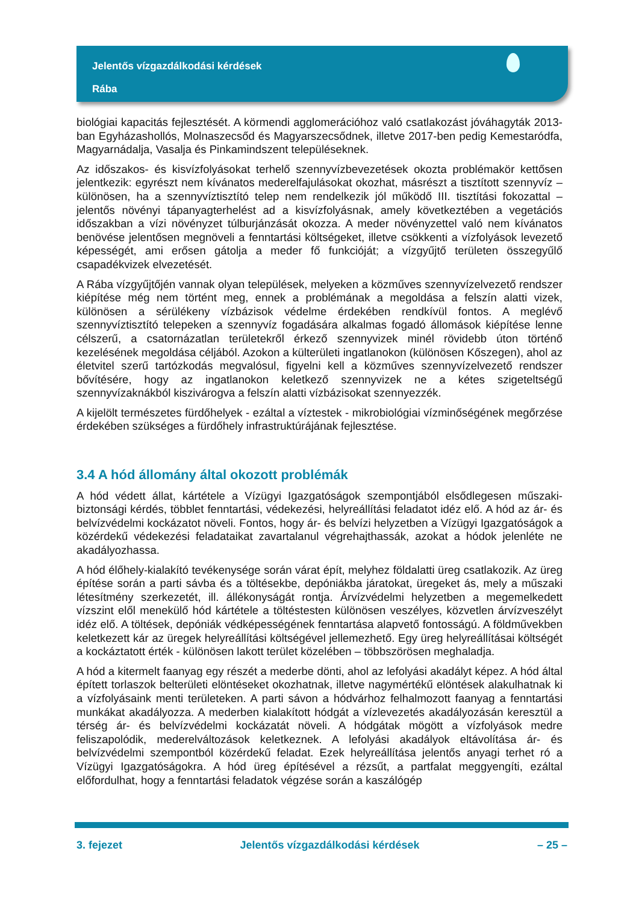Jelentős vízgazdálkodási kérdések
Rába
biológiai kapacitás fejlesztését. A körmendi agglomerációhoz való csatlakozást jóváhagyták 2013-ban Egyházashollós, Molnaszecsőd és Magyarszecsődnek, illetve 2017-ben pedig Kemestaródfa, Magyarnádalja, Vasalja és Pinkamindszent településeknek.
Az időszakos- és kisvízfolyásokat terhelő szennyvízbevezetések okozta problémakör kettősen jelentkezik: egyrészt nem kívánatos mederelfajulásokat okozhat, másrészt a tisztított szennyvíz – különösen, ha a szennyvíztisztító telep nem rendelkezik jól működő III. tisztítási fokozattal – jelentős növényi tápanyagterhelést ad a kisvízfolyásnak, amely következtében a vegetációs időszakban a vízi növényzet túlburjánzását okozza. A meder növényzettel való nem kívánatos benövése jelentősen megnöveli a fenntartási költségeket, illetve csökkenti a vízfolyások levezető képességét, ami erősen gátolja a meder fő funkcióját; a vízgyűjtő területen összegyűlő csapadékvizek elvezetését.
A Rába vízgyűjtőjén vannak olyan települések, melyeken a közműves szennyvízelvezető rendszer kiépítése még nem történt meg, ennek a problémának a megoldása a felszín alatti vizek, különösen a sérülékeny vízbázisok védelme érdekében rendkívül fontos. A meglévő szennyvíztisztító telepeken a szennyvíz fogadására alkalmas fogadó állomások kiépítése lenne célszerű, a csatornázatlan területekről érkező szennyvizek minél rövidebb úton történő kezelésének megoldása céljából. Azokon a külterületi ingatlanokon (különösen Kőszegen), ahol az életvitel szerű tartózkodás megvalósul, figyelni kell a közműves szennyvízelvezető rendszer bővítésére, hogy az ingatlanokon keletkező szennyvizek ne a kétes szigeteltségű szennyvízaknákból kiszivárogva a felszín alatti vízbázisokat szennyezzék.
A kijelölt természetes fürdőhelyek - ezáltal a víztestek - mikrobiológiai vízminőségének megőrzése érdekében szükséges a fürdőhely infrastruktúrájának fejlesztése.
3.4 A hód állomány által okozott problémák
A hód védett állat, kártétele a Vízügyi Igazgatóságok szempontjából elsődlegesen műszaki-biztonsági kérdés, többlet fenntartási, védekezési, helyreállítási feladatot idéz elő. A hód az ár- és belvízvédelmi kockázatot növeli. Fontos, hogy ár- és belvízi helyzetben a Vízügyi Igazgatóságok a közérdekű védekezési feladataikat zavartalanul végrehajthassák, azokat a hódok jelenléte ne akadályozhassa.
A hód élőhely-kialakító tevékenysége során várat épít, melyhez földalatti üreg csatlakozik. Az üreg építése során a parti sávba és a töltésekbe, depóniákba járatokat, üregeket ás, mely a műszaki létesítmény szerkezetét, ill. állékonyságát rontja. Árvízvédelmi helyzetben a megemelkedett vízszint elől menekülő hód kártétele a töltéstesten különösen veszélyes, közvetlen árvízveszélyt idéz elő. A töltések, depóniák védképességének fenntartása alapvető fontosságú. A földművekben keletkezett kár az üregek helyreállítási költségével jellemezhető. Egy üreg helyreállításai költségét a kockáztatott érték - különösen lakott terület közelében – többszörösen meghaladja.
A hód a kitermelt faanyag egy részét a mederbe dönti, ahol az lefolyási akadályt képez. A hód által épített torlaszok belterületi elöntéseket okozhatnak, illetve nagymértékű elöntések alakulhatnak ki a vízfolyásaink menti területeken. A parti sávon a hódvárhoz felhalmozott faanyag a fenntartási munkákat akadályozza. A mederben kialakított hódgát a vízlevezetés akadályozásán keresztül a térség ár- és belvízvédelmi kockázatát növeli. A hódgátak mögött a vízfolyások medre feliszapolódik, mederelváltozások keletkeznek. A lefolyási akadályok eltávolítása ár- és belvízvédelmi szempontból közérdekű feladat. Ezek helyreállítása jelentős anyagi terhet ró a Vízügyi Igazgatóságokra. A hód üreg építésével a rézsűt, a partfalat meggyengíti, ezáltal előfordulhat, hogy a fenntartási feladatok végzése során a kaszálógép
3. fejezet Jelentős vízgazdálkodási kérdések – 25 –